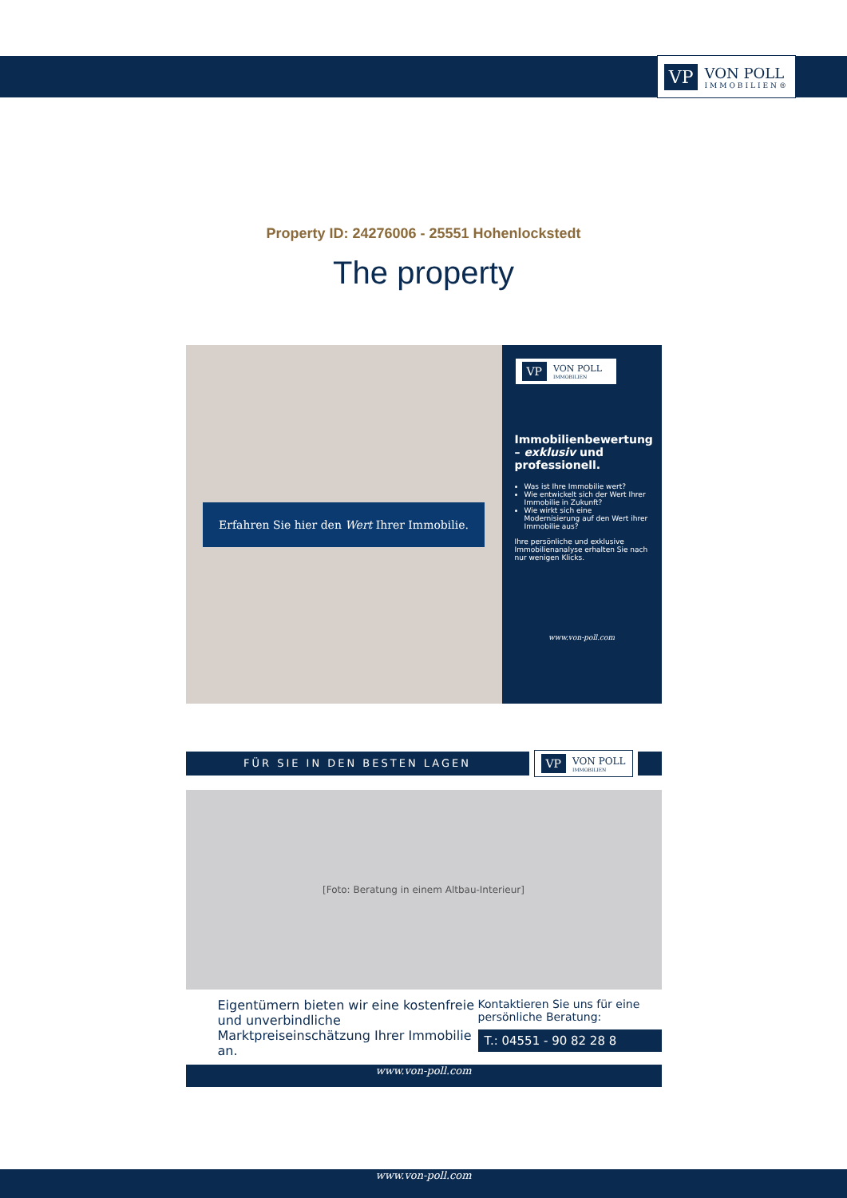VP
VON POLL
IMMOBILIEN®
Property ID: 24276006 - 25551 Hohenlockstedt
The property
Erfahren Sie hier den Wert Ihrer Immobilie.
VP
VON POLL
IMMOBILIEN
Immobilienbewertung – exklusiv und professionell.
Was ist Ihre Immobilie wert?
Wie entwickelt sich der Wert Ihrer Immobilie in Zukunft?
Wie wirkt sich eine Modernisierung auf den Wert ihrer Immobilie aus?
Ihre persönliche und exklusive Immobilienanalyse erhalten Sie nach nur wenigen Klicks.
www.von-poll.com
FÜR SIE IN DEN BESTEN LAGEN
VP
VON POLL
IMMOBILIEN
[Foto: Beratung in einem Altbau-Interieur]
Eigentümern bieten wir eine kostenfreie und unverbindliche Marktpreiseinschätzung Ihrer Immobilie an.
Kontaktieren Sie uns für eine persönliche Beratung:
T.: 04551 - 90 82 28 8
www.von-poll.com
www.von-poll.com